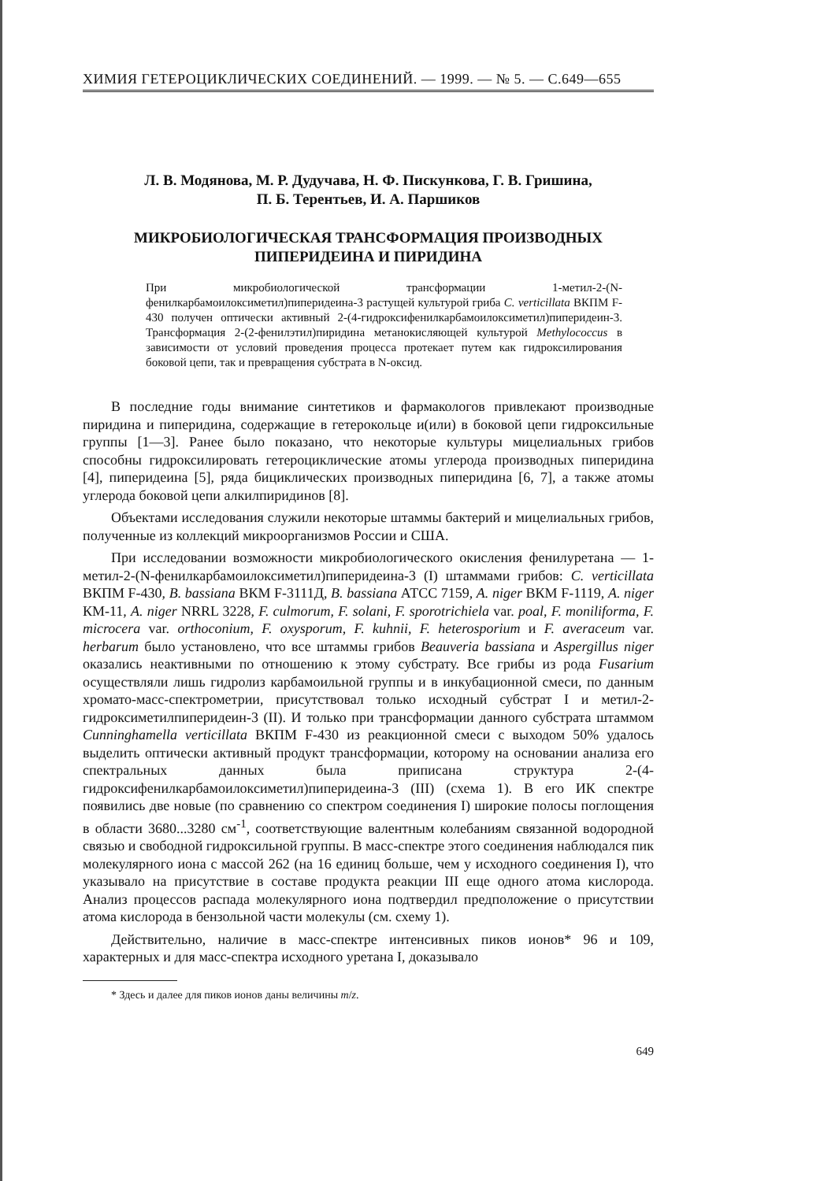ХИМИЯ ГЕТЕРОЦИКЛИЧЕСКИХ СОЕДИНЕНИЙ. — 1999. — № 5. — С.649—655
Л. В. Модянова, М. Р. Дудучава, Н. Ф. Пискункова, Г. В. Гришина,
П. Б. Терентьев, И. А. Паршиков
МИКРОБИОЛОГИЧЕСКАЯ ТРАНСФОРМАЦИЯ ПРОИЗВОДНЫХ
ПИПЕРИДЕИНА И ПИРИДИНА
При микробиологической трансформации 1-метил-2-(N-фенилкарбамоилоксиметил)пиперидеина-3 растущей культурой гриба C. verticillata ВКПМ F-430 получен оптически активный 2-(4-гидроксифенилкарбамоилоксиметил)пиперидеин-3. Трансформация 2-(2-фенилэтил)пиридина метанокисляющей культурой Methylococcus в зависимости от условий проведения процесса протекает путем как гидроксилирования боковой цепи, так и превращения субстрата в N-оксид.
В последние годы внимание синтетиков и фармакологов привлекают производные пиридина и пиперидина, содержащие в гетерокольце и(или) в боковой цепи гидроксильные группы [1—3]. Ранее было показано, что некоторые культуры мицелиальных грибов способны гидроксилировать гетероциклические атомы углерода производных пиперидина [4], пиперидеина [5], ряда бициклических производных пиперидина [6, 7], а также атомы углерода боковой цепи алкилпиридинов [8].
Объектами исследования служили некоторые штаммы бактерий и мицелиальных грибов, полученные из коллекций микроорганизмов России и США.
При исследовании возможности микробиологического окисления фенилуретана — 1-метил-2-(N-фенилкарбамоилоксиметил)пиперидеина-3 (I) штаммами грибов: C. verticillata ВКПМ F-430, B. bassiana ВКМ F-3111Д, B. bassiana АТСС 7159, A. niger ВКМ F-1119, A. niger КМ-11, A. niger NRRL 3228, F. culmorum, F. solani, F. sporotrichiela var. poal, F. moniliforma, F. microcera var. orthoconium, F. oxysporum, F. kuhnii, F. heterosporium и F. averaceum var. herbarum было установлено, что все штаммы грибов Beauveria bassiana и Aspergillus niger оказались неактивными по отношению к этому субстрату. Все грибы из рода Fusarium осуществляли лишь гидролиз карбамоильной группы и в инкубационной смеси, по данным хромато-масс-спектрометрии, присутствовал только исходный субстрат I и метил-2-гидроксиметилпиперидеин-3 (II). И только при трансформации данного субстрата штаммом Cunninghamella verticillata ВКПМ F-430 из реакционной смеси с выходом 50% удалось выделить оптически активный продукт трансформации, которому на основании анализа его спектральных данных была приписана структура 2-(4-гидроксифенилкарбамоилоксиметил)пиперидеина-3 (III) (схема 1). В его ИК спектре появились две новые (по сравнению со спектром соединения I) широкие полосы поглощения в области 3680...3280 см<sup>-1</sup>, соответствующие валентным колебаниям связанной водородной связью и свободной гидроксильной группы. В масс-спектре этого соединения наблюдался пик молекулярного иона с массой 262 (на 16 единиц больше, чем у исходного соединения I), что указывало на присутствие в составе продукта реакции III еще одного атома кислорода. Анализ процессов распада молекулярного иона подтвердил предположение о присутствии атома кислорода в бензольной части молекулы (см. схему 1).
Действительно, наличие в масс-спектре интенсивных пиков ионов* 96 и 109, характерных и для масс-спектра исходного уретана I, доказывало
* Здесь и далее для пиков ионов даны величины m/z.
649